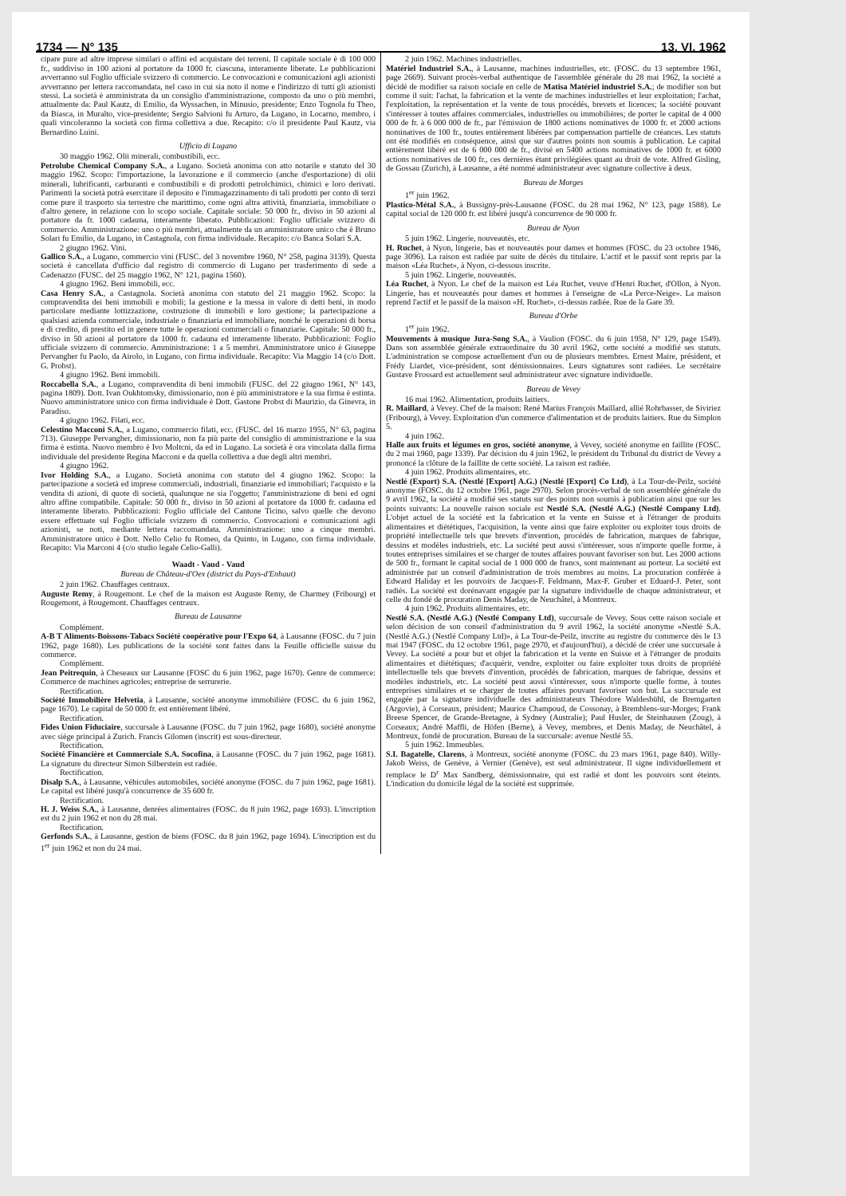1734 — N° 135 13. VI. 1962
cipare pure ad altre imprese similari o affini ed acquistare dei terreni. Il capitale sociale è di 100 000 fr., suddiviso in 100 azioni al portatore da 1000 fr. ciascuna, interamente liberate. Le pubblicazioni avverranno sul Foglio ufficiale svizzero di commercio. Le convocazioni e comunicazioni agli azionisti avverranno per lettera raccomandata, nel caso in cui sia noto il nome e l'indirizzo di tutti gli azionisti stessi. La società è amministrata da un consiglio d'amministrazione, composto da uno o più membri, attualmente da: Paul Kautz, di Emilio, da Wyssachen, in Minusio, presidente; Enzo Tognola fu Theo, da Biasca, in Muralto, vice-presidente; Sergio Salvioni fu Arturo, da Lugano, in Locarno, membro, i quali vincoleranno la società con firma collettiva a due. Recapito: c/o il presidente Paul Kautz, via Bernardino Luini.
Ufficio di Lugano
30 maggio 1962. Olii minerali, combustibili, ecc.
Petrolube Chemical Company S.A., a Lugano. Società anonima con atto notarile e statuto del 30 maggio 1962. Scopo: l'importazione, la lavorazione e il commercio (anche d'esportazione) di olii minerali, lubrificanti, carburanti e combustibili e di prodotti petrolchimici, chimici e loro derivati. Parimenti la società potrà esercitare il deposito e l'immagazzinamento di tali prodotti per conto di terzi come pure il trasporto sia terrestre che marittimo, come ogni altra attività, finanziaria, immobiliare o d'altro genere, in relazione con lo scopo sociale. Capitale sociale: 50 000 fr., diviso in 50 azioni al portatore da fr. 1000 cadauna, interamente liberato. Pubblicazioni: Foglio ufficiale svizzero di commercio. Amministrazione: uno o più membri, attualmente da un amministratore unico che è Bruno Solari fu Emilio, da Lugano, in Castagnola, con firma individuale. Recapito: c/o Banca Solari S.A.
2 giugno 1962. Vini.
Gallico S.A., a Lugano, commercio vini (FUSC. del 3 novembre 1960, N° 258, pagina 3139). Questa società è cancellata d'ufficio dal registro di commercio di Lugano per trasferimento di sede a Cadenazzo (FUSC. del 25 maggio 1962, N° 121, pagina 1560).
4 giugno 1962. Beni immobili, ecc.
Casa Henry S.A., a Castagnola. Società anonima con statuto del 21 maggio 1962. Scopo: la compravendita dei beni immobili e mobili; la gestione e la messa in valore di detti beni, in modo particolare mediante lottizzazione, costruzione di immobili e loro gestione; la partecipazione a qualsiasi azienda commerciale, industriale o finanziaria ed immobiliare, nonchè le operazioni di borsa e di credito, di prestito ed in genere tutte le operazioni commerciali o finanziarie. Capitale: 50 000 fr., diviso in 50 azioni al portatore da 1000 fr. cadauna ed interamente liberato. Pubblicazioni: Foglio ufficiale svizzero di commercio. Amministrazione: 1 a 5 membri. Amministratore unico è Giuseppe Pervangher fu Paolo, da Airolo, in Lugano, con firma individuale. Recapito: Via Maggio 14 (c/o Dott. G. Probst).
4 giugno 1962. Beni immobili.
Roccabella S.A., a Lugano, compravendita di beni immobili (FUSC. del 22 giugno 1961, N° 143, pagina 1809). Dott. Ivan Oukhtomsky, dimissionario, non è più amministratore e la sua firma è estinta. Nuovo amministratore unico con firma individuale è Dott. Gastone Probst di Maurizio, da Ginevra, in Paradiso.
4 giugno 1962. Filati, ecc.
Celestino Macconi S.A., a Lugano, commercio filati, ecc. (FUSC. del 16 marzo 1955, N° 63, pagina 713). Giuseppe Pervangher, dimissionario, non fa più parte del consiglio di amministrazione e la sua firma è estinta. Nuovo membro è Ivo Moltcni, da ed in Lugano. La società è ora vincolata dalla firma individuale del presidente Regina Macconi e da quella collettiva a due degli altri membri.
4 giugno 1962.
Ivor Holding S.A., a Lugano. Società anonima con statuto del 4 giugno 1962. Scopo: la partecipazione a società ed imprese commerciali, industriali, finanziarie ed immobiliari; l'acquisto e la vendita di azioni, di quote di società, qualunque ne sia l'oggetto; l'amministrazione di beni ed ogni altro affine compatibile. Capitale: 50 000 fr., diviso in 50 azioni al portatore da 1000 fr. cadauna ed interamente liberato. Pubblicazioni: Foglio ufficiale del Cantone Ticino, salvo quelle che devono essere effettuate sul Foglio ufficiale svizzero di commercio. Convocazioni e comunicazioni agli azionisti, se noti, mediante lettera raccomandata. Amministrazione: uno a cinque membri. Amministratore unico è Dott. Nello Celio fu Romeo, da Quinto, in Lugano, con firma individuale. Recapito: Via Marconi 4 (c/o studio legale Celio-Galli).
Waadt - Vaud - Vaud
Bureau de Château-d'Oex (district du Pays-d'Enhaut)
2 juin 1962. Chauffages centraux.
Auguste Remy, à Rougemont. Le chef de la maison est Auguste Remy, de Charmey (Fribourg) et Rougemont, à Rougemont. Chauffages centraux.
Bureau de Lausanne
Complément.
A-B T Aliments-Boissons-Tabacs Société coopérative pour l'Expo 64, à Lausanne (FOSC. du 7 juin 1962, page 1680). Les publications de la société sont faites dans la Feuille officielle suisse du commerce.
Complément.
Jean Peitrequin, à Cheseaux sur Lausanne (FOSC du 6 juin 1962, page 1670). Genre de commerce: Commerce de machines agricoles; entreprise de serrurerie.
Rectification.
Société Immobilière Helvetia, à Lausanne, société anonyme immobilière (FOSC. du 6 juin 1962, page 1670). Le capital de 50 000 fr. est entièrement libéré.
Rectification.
Fides Union Fiduciaire, succursale à Lausanne (FOSC. du 7 juin 1962, page 1680), société anonyme avec siège principal à Zurich. Francis Gilomen (inscrit) est sous-directeur.
Rectification.
Société Financière et Commerciale S.A. Socofina, à Lausanne (FOSC. du 7 juin 1962, page 1681). La signature du directeur Simon Silberstein est radiée.
Rectification.
Disalp S.A., à Lausanne, véhicules automobiles, société anonyme (FOSC. du 7 juin 1962, page 1681). Le capital est libéré jusqu'à concurrence de 35 600 fr.
Rectification.
H. J. Weiss S.A., à Lausanne, denrées alimentaires (FOSC. du 8 juin 1962, page 1693). L'inscription est du 2 juin 1962 et non du 28 mai.
Rectification.
Gerfonds S.A., à Lausanne, gestion de biens (FOSC. du 8 juin 1962, page 1694). L'inscription est du 1<sup>er</sup> juin 1962 et non du 24 mai.
2 juin 1962. Machines industrielles.
Matériel Industriel S.A., à Lausanne, machines industrielles, etc. (FOSC. du 13 septembre 1961, page 2669). Suivant procès-verbal authentique de l'assemblée générale du 28 mai 1962, la société a décidé de modifier sa raison sociale en celle de Matisa Matériel industriel S.A.; de modifier son but comme il suit: l'achat, la fabrication et la vente de machines industrielles et leur exploitation; l'achat, l'exploitation, la représentation et la vente de tous procédés, brevets et licences; la société pouvant s'intéresser à toutes affaires commerciales, industrielles ou immobilières; de porter le capital de 4 000 000 de fr. à 6 000 000 de fr., par l'émission de 1800 actions nominatives de 1000 fr. et 2000 actions nominatives de 100 fr., toutes entièrement libérées par compensation partielle de créances. Les statuts ont été modifiés en conséquence, ainsi que sur d'autres points non soumis à publication. Le capital entièrement libéré est de 6 000 000 de fr., divisé en 5400 actions nominatives de 1000 fr. et 6000 actions nominatives de 100 fr., ces dernières étant privilégiées quant au droit de vote. Alfred Gisling, de Gossau (Zurich), à Lausanne, a été nommé administrateur avec signature collective à deux.
Bureau de Morges
1<sup>er</sup> juin 1962.
Plastico-Métal S.A., à Bussigny-près-Lausanne (FOSC. du 28 mai 1962, N° 123, page 1588). Le capital social de 120 000 fr. est libéré jusqu'à concurrence de 90 000 fr.
Bureau de Nyon
5 juin 1962. Lingerie, nouveautés, etc.
H. Ruchet, à Nyon, lingerie, bas et nouveautés pour dames et hommes (FOSC. du 23 octobre 1946, page 3096). La raison est radiée par suite de décès du titulaire. L'actif et le passif sont repris par la maison «Léa Ruchet», à Nyon, ci-dessous inscrite.
5 juin 1962. Lingerie, nouveautés.
Léa Ruchet, à Nyon. Le chef de la maison est Léa Ruchet, veuve d'Henri Ruchet, d'Ollon, à Nyon. Lingerie, bas et nouveautés pour dames et hommes à l'enseigne de «La Perce-Neige». La maison reprend l'actif et le passif de la maison «H. Ruchet», ci-dessus radiée. Rue de la Gare 39.
Bureau d'Orbe
1<sup>er</sup> juin 1962.
Mouvements à musique Jura-Song S.A., à Vaulion (FOSC. du 6 juin 1958, N° 129, page 1549). Dans son assemblée générale extraordinaire du 30 avril 1962, cette société a modifié ses statuts. L'administration se compose actuellement d'un ou de plusieurs membres. Ernest Maire, président, et Frédy Liardet, vice-président, sont démissionnaires. Leurs signatures sont radiées. Le secrétaire Gustave Frossard est actuellement seul administrateur avec signature individuelle.
Bureau de Vevey
16 mai 1962. Alimentation, produits laitiers.
R. Maillard, à Vevey. Chef de la maison: René Marius François Maillard, allié Rohrbasser, de Siviriez (Fribourg), à Vevey. Exploitation d'un commerce d'alimentation et de produits laitiers. Rue du Simplon 5.
4 juin 1962.
Halle aux fruits et légumes en gros, société anonyme, à Vevey, société anonyme en faillite (FOSC. du 2 mai 1960, page 1339). Par décision du 4 juin 1962, le président du Tribunal du district de Vevey a prononcé la clôture de la faillite de cette société. La raison est radiée.
4 juin 1962. Produits alimentaires, etc.
Nestlé (Export) S.A. (Nestlé [Export] A.G.) (Nestlé [Export] Co Ltd), à La Tour-de-Peilz, société anonyme (FOSC. du 12 octobre 1961, page 2970). Selon procès-verbal de son assemblée générale du 9 avril 1962, la société a modifié ses statuts sur des points non soumis à publication ainsi que sur les points suivants: La nouvelle raison sociale est Nestlé S.A. (Nestlé A.G.) (Nestlé Company Ltd). L'objet actuel de la société est la fabrication et la vente en Suisse et à l'étranger de produits alimentaires et diététiques, l'acquisition, la vente ainsi que faire exploiter ou exploiter tous droits de propriété intellectuelle tels que brevets d'invention, procédés de fabrication, marques de fabrique, dessins et modèles industriels, etc. La société peut aussi s'intéresser, sous n'importe quelle forme, à toutes entreprises similaires et se charger de toutes affaires pouvant favoriser son but. Les 2000 actions de 500 fr., formant le capital social de 1 000 000 de francs, sont maintenant au porteur. La société est administrée par un conseil d'administration de trois membres au moins. La procuration conférée à Edward Haliday et les pouvoirs de Jacques-F. Feldmann, Max-F. Gruber et Eduard-J. Peter, sont radiés. La société est dorénavant engagée par la signature individuelle de chaque administrateur, et celle du fondé de procuration Denis Maday, de Neuchâtel, à Montreux.
4 juin 1962. Produits alimentaires, etc.
Nestlé S.A. (Nestlé A.G.) (Nestlé Company Ltd), succursale de Vevey. Sous cette raison sociale et selon décision de son conseil d'administration du 9 avril 1962, la société anonyme «Nestlé S.A. (Nestlé A.G.) (Nestlé Company Ltd)», à La Tour-de-Peilz, inscrite au registre du commerce dès le 13 mai 1947 (FOSC. du 12 octobre 1961, page 2970, et d'aujourd'hui), a décidé de créer une succursale à Vevey. La société a pour but et objet la fabrication et la vente en Suisse et à l'étranger de produits alimentaires et diététiques; d'acquérir, vendre, exploiter ou faire exploiter tous droits de propriété intellectuelle tels que brevets d'invention, procédés de fabrication, marques de fabrique, dessins et modèles industriels, etc. La société peut aussi s'intéresser, sous n'importe quelle forme, à toutes entreprises similaires et se charger de toutes affaires pouvant favoriser son but. La succursale est engagée par la signature individuelle des administrateurs Théodore Waldesbühl, de Bremgarten (Argovie), à Corseaux, président; Maurice Champoud, de Cossonay, à Bremblens-sur-Morges; Frank Breese Spencer, de Grande-Bretagne, à Sydney (Australie); Paul Husler, de Steinhausen (Zoug), à Corseaux; André Maffli, de Höfen (Berne), à Vevey, membres, et Denis Maday, de Neuchâtel, à Montreux, fondé de procuration. Bureau de la succursale: avenue Nestlé 55.
5 juin 1962. Immeubles.
S.I. Bagatelle, Clarens, à Montreux, société anonyme (FOSC. du 23 mars 1961, page 840). Willy-Jakob Weiss, de Genève, à Vernier (Genève), est seul administrateur. Il signe individuellement et remplace le D<sup>r</sup> Max Sandberg, démissionnaire, qui est radié et dont les pouvoirs sont éteints. L'indication du domicile légal de la société est supprimée.